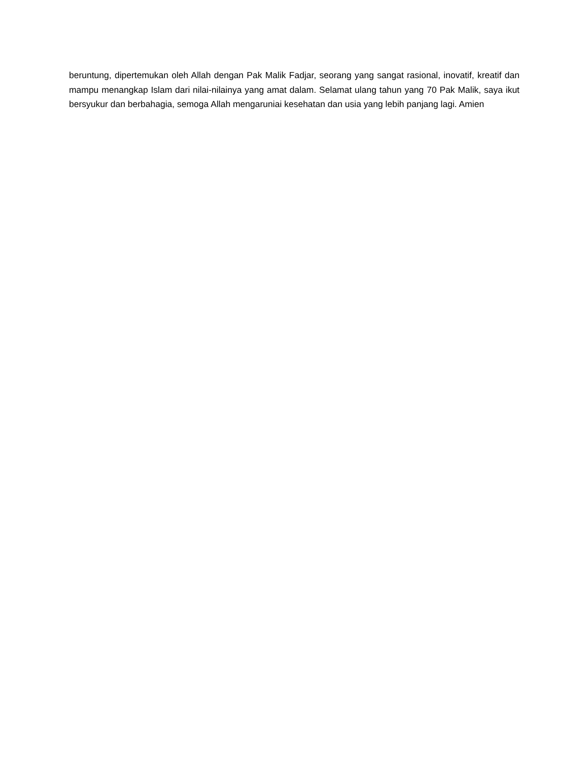beruntung, dipertemukan oleh Allah dengan Pak Malik Fadjar, seorang yang sangat rasional, inovatif, kreatif dan mampu menangkap Islam dari nilai-nilainya yang amat dalam. Selamat ulang tahun yang 70 Pak Malik, saya ikut bersyukur dan berbahagia, semoga Allah mengaruniai kesehatan dan usia yang lebih panjang lagi. Amien